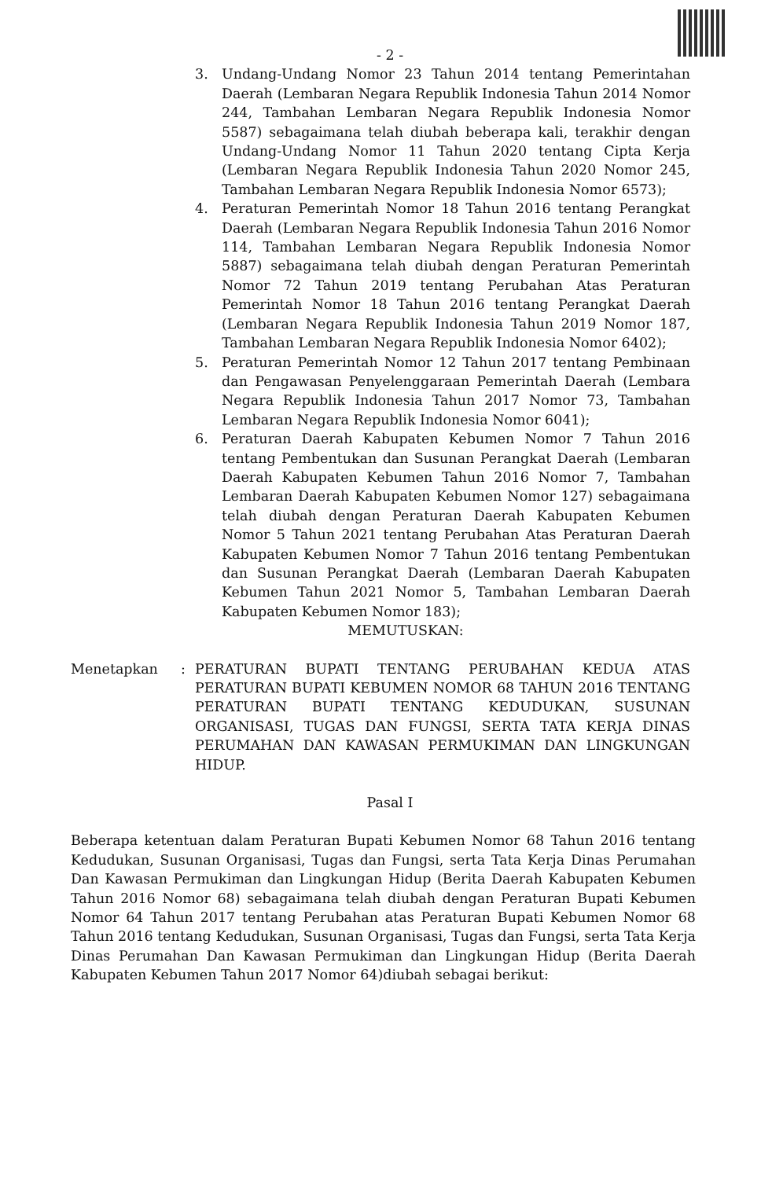- 2 -
3. Undang-Undang Nomor 23 Tahun 2014 tentang Pemerintahan Daerah (Lembaran Negara Republik Indonesia Tahun 2014 Nomor 244, Tambahan Lembaran Negara Republik Indonesia Nomor 5587) sebagaimana telah diubah beberapa kali, terakhir dengan Undang-Undang Nomor 11 Tahun 2020 tentang Cipta Kerja (Lembaran Negara Republik Indonesia Tahun 2020 Nomor 245, Tambahan Lembaran Negara Republik Indonesia Nomor 6573);
4. Peraturan Pemerintah Nomor 18 Tahun 2016 tentang Perangkat Daerah (Lembaran Negara Republik Indonesia Tahun 2016 Nomor 114, Tambahan Lembaran Negara Republik Indonesia Nomor 5887) sebagaimana telah diubah dengan Peraturan Pemerintah Nomor 72 Tahun 2019 tentang Perubahan Atas Peraturan Pemerintah Nomor 18 Tahun 2016 tentang Perangkat Daerah (Lembaran Negara Republik Indonesia Tahun 2019 Nomor 187, Tambahan Lembaran Negara Republik Indonesia Nomor 6402);
5. Peraturan Pemerintah Nomor 12 Tahun 2017 tentang Pembinaan dan Pengawasan Penyelenggaraan Pemerintah Daerah (Lembara Negara Republik Indonesia Tahun 2017 Nomor 73, Tambahan Lembaran Negara Republik Indonesia Nomor 6041);
6. Peraturan Daerah Kabupaten Kebumen Nomor 7 Tahun 2016 tentang Pembentukan dan Susunan Perangkat Daerah (Lembaran Daerah Kabupaten Kebumen Tahun 2016 Nomor 7, Tambahan Lembaran Daerah Kabupaten Kebumen Nomor 127) sebagaimana telah diubah dengan Peraturan Daerah Kabupaten Kebumen Nomor 5 Tahun 2021 tentang Perubahan Atas Peraturan Daerah Kabupaten Kebumen Nomor 7 Tahun 2016 tentang Pembentukan dan Susunan Perangkat Daerah (Lembaran Daerah Kabupaten Kebumen Tahun 2021 Nomor 5, Tambahan Lembaran Daerah Kabupaten Kebumen Nomor 183);
MEMUTUSKAN:
Menetapkan: PERATURAN BUPATI TENTANG PERUBAHAN KEDUA ATAS PERATURAN BUPATI KEBUMEN NOMOR 68 TAHUN 2016 TENTANG PERATURAN BUPATI TENTANG KEDUDUKAN, SUSUNAN ORGANISASI, TUGAS DAN FUNGSI, SERTA TATA KERJA DINAS PERUMAHAN DAN KAWASAN PERMUKIMAN DAN LINGKUNGAN HIDUP.
Pasal I
Beberapa ketentuan dalam Peraturan Bupati Kebumen Nomor 68 Tahun 2016 tentang Kedudukan, Susunan Organisasi, Tugas dan Fungsi, serta Tata Kerja Dinas Perumahan Dan Kawasan Permukiman dan Lingkungan Hidup (Berita Daerah Kabupaten Kebumen Tahun 2016 Nomor 68) sebagaimana telah diubah dengan Peraturan Bupati Kebumen Nomor 64 Tahun 2017 tentang Perubahan atas Peraturan Bupati Kebumen Nomor 68 Tahun 2016 tentang Kedudukan, Susunan Organisasi, Tugas dan Fungsi, serta Tata Kerja Dinas Perumahan Dan Kawasan Permukiman dan Lingkungan Hidup (Berita Daerah Kabupaten Kebumen Tahun 2017 Nomor 64)diubah sebagai berikut: